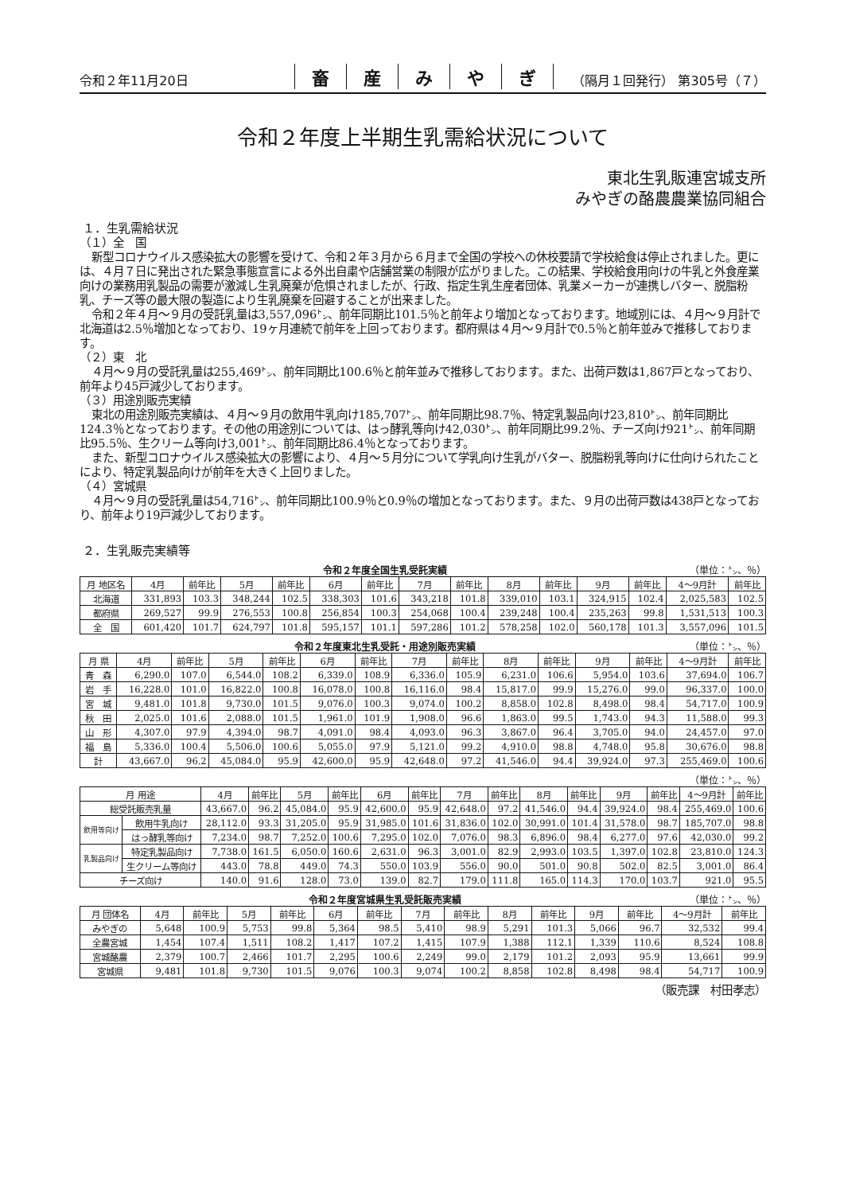令和２年11月20日
畜産みやぎ
（隔月１回発行） 第305号（７）
令和２年度上半期生乳需給状況について
東北生乳販連宮城支所
みやぎの酪農農業協同組合
１．生乳需給状況
（１）全　国
新型コロナウイルス感染拡大の影響を受けて、令和２年３月から６月まで全国の学校への休校要請で学校給食は停止されました。更には、４月７日に発出された緊急事態宣言による外出自粛や店舗営業の制限が広がりました。この結果、学校給食用向けの牛乳と外食産業向けの業務用乳製品の需要が激減し生乳廃棄が危惧されましたが、行政、指定生乳生産者団体、乳業メーカーが連携しバター、脱脂粉乳、チーズ等の最大限の製造により生乳廃棄を回避することが出来ました。
令和２年４月～９月の受託乳量は3,557,096㌧、前年同期比101.5％と前年より増加となっております。地域別には、４月～９月計で北海道は2.5％増加となっており、19ヶ月連続で前年を上回っております。都府県は４月～９月計で0.5％と前年並みで推移しております。
（２）東　北
４月～９月の受託乳量は255,469㌧、前年同期比100.6％と前年並みで推移しております。また、出荷戸数は1,867戸となっており、前年より45戸減少しております。
（３）用途別販売実績
東北の用途別販売実績は、４月～９月の飲用牛乳向け185,707㌧、前年同期比98.7％、特定乳製品向け23,810㌧、前年同期比124.3％となっております。その他の用途別については、はっ酵乳等向け42,030㌧、前年同期比99.2％、チーズ向け921㌧、前年同期比95.5％、生クリーム等向け3,001㌧、前年同期比86.4％となっております。
また、新型コロナウイルス感染拡大の影響により、４月～５月分について学乳向け生乳がバター、脱脂粉乳等向けに仕向けられたことにより、特定乳製品向けが前年を大きく上回りました。
（４）宮城県
４月～９月の受託乳量は54,716㌧、前年同期比100.9％と0.9％の増加となっております。また、９月の出荷戸数は438戸となっており、前年より19戸減少しております。
２．生乳販売実績等
令和２年度全国生乳受託実績 （単位：㌧、％）
| 月 地区名 | 4月 | 前年比 | 5月 | 前年比 | 6月 | 前年比 | 7月 | 前年比 | 8月 | 前年比 | 9月 | 前年比 | 4～9月計 | 前年比 |
| --- | --- | --- | --- | --- | --- | --- | --- | --- | --- | --- | --- | --- | --- | --- |
| 北海道 | 331,893 | 103.3 | 348,244 | 102.5 | 338,303 | 101.6 | 343,218 | 101.8 | 339,010 | 103.1 | 324,915 | 102.4 | 2,025,583 | 102.5 |
| 都府県 | 269,527 | 99.9 | 276,553 | 100.8 | 256,854 | 100.3 | 254,068 | 100.4 | 239,248 | 100.4 | 235,263 | 99.8 | 1,531,513 | 100.3 |
| 全 国 | 601,420 | 101.7 | 624,797 | 101.8 | 595,157 | 101.1 | 597,286 | 101.2 | 578,258 | 102.0 | 560,178 | 101.3 | 3,557,096 | 101.5 |
令和２年度東北生乳受託・用途別販売実績 （単位：㌧、％）
| 月 県 | 4月 | 前年比 | 5月 | 前年比 | 6月 | 前年比 | 7月 | 前年比 | 8月 | 前年比 | 9月 | 前年比 | 4～9月計 | 前年比 |
| --- | --- | --- | --- | --- | --- | --- | --- | --- | --- | --- | --- | --- | --- | --- |
| 青 森 | 6,290.0 | 107.0 | 6,544.0 | 108.2 | 6,339.0 | 108.9 | 6,336.0 | 105.9 | 6,231.0 | 106.6 | 5,954.0 | 103.6 | 37,694.0 | 106.7 |
| 岩 手 | 16,228.0 | 101.0 | 16,822.0 | 100.8 | 16,078.0 | 100.8 | 16,116.0 | 98.4 | 15,817.0 | 99.9 | 15,276.0 | 99.0 | 96,337.0 | 100.0 |
| 宮 城 | 9,481.0 | 101.8 | 9,730.0 | 101.5 | 9,076.0 | 100.3 | 9,074.0 | 100.2 | 8,858.0 | 102.8 | 8,498.0 | 98.4 | 54,717.0 | 100.9 |
| 秋 田 | 2,025.0 | 101.6 | 2,088.0 | 101.5 | 1,961.0 | 101.9 | 1,908.0 | 96.6 | 1,863.0 | 99.5 | 1,743.0 | 94.3 | 11,588.0 | 99.3 |
| 山 形 | 4,307.0 | 97.9 | 4,394.0 | 98.7 | 4,091.0 | 98.4 | 4,093.0 | 96.3 | 3,867.0 | 96.4 | 3,705.0 | 94.0 | 24,457.0 | 97.0 |
| 福 島 | 5,336.0 | 100.4 | 5,506.0 | 100.6 | 5,055.0 | 97.9 | 5,121.0 | 99.2 | 4,910.0 | 98.8 | 4,748.0 | 95.8 | 30,676.0 | 98.8 |
| 計 | 43,667.0 | 96.2 | 45,084.0 | 95.9 | 42,600.0 | 95.9 | 42,648.0 | 97.2 | 41,546.0 | 94.4 | 39,924.0 | 97.3 | 255,469.0 | 100.6 |
（単位：㌧、％）
| 月 用途 | | 4月 | 前年比 | 5月 | 前年比 | 6月 | 前年比 | 7月 | 前年比 | 8月 | 前年比 | 9月 | 前年比 | 4～9月計 | 前年比 |
| --- | --- | --- | --- | --- | --- | --- | --- | --- | --- | --- | --- | --- | --- | --- | --- |
| 総受託販売乳量 | | 43,667.0 | 96.2 | 45,084.0 | 95.9 | 42,600.0 | 95.9 | 42,648.0 | 97.2 | 41,546.0 | 94.4 | 39,924.0 | 98.4 | 255,469.0 | 100.6 |
| 飲用等向け | 飲用牛乳向け | 28,112.0 | 93.3 | 31,205.0 | 95.9 | 31,985.0 | 101.6 | 31,836.0 | 102.0 | 30,991.0 | 101.4 | 31,578.0 | 98.7 | 185,707.0 | 98.8 |
| | はっ酵乳等向け | 7,234.0 | 98.7 | 7,252.0 | 100.6 | 7,295.0 | 102.0 | 7,076.0 | 98.3 | 6,896.0 | 98.4 | 6,277.0 | 97.6 | 42,030.0 | 99.2 |
| 乳製品向け | 特定乳製品向け | 7,738.0 | 161.5 | 6,050.0 | 160.6 | 2,631.0 | 96.3 | 3,001.0 | 82.9 | 2,993.0 | 103.5 | 1,397.0 | 102.8 | 23,810.0 | 124.3 |
| | 生クリーム等向け | 443.0 | 78.8 | 449.0 | 74.3 | 550.0 | 103.9 | 556.0 | 90.0 | 501.0 | 90.8 | 502.0 | 82.5 | 3,001.0 | 86.4 |
| チーズ向け | | 140.0 | 91.6 | 128.0 | 73.0 | 139.0 | 82.7 | 179.0 | 111.8 | 165.0 | 114.3 | 170.0 | 103.7 | 921.0 | 95.5 |
令和２年度宮城県生乳受託販売実績 （単位：㌧、％）
| 月 団体名 | 4月 | 前年比 | 5月 | 前年比 | 6月 | 前年比 | 7月 | 前年比 | 8月 | 前年比 | 9月 | 前年比 | 4～9月計 | 前年比 |
| --- | --- | --- | --- | --- | --- | --- | --- | --- | --- | --- | --- | --- | --- | --- |
| みやぎの | 5,648 | 100.9 | 5,753 | 99.8 | 5,364 | 98.5 | 5,410 | 98.9 | 5,291 | 101.3 | 5,066 | 96.7 | 32,532 | 99.4 |
| 全農宮城 | 1,454 | 107.4 | 1,511 | 108.2 | 1,417 | 107.2 | 1,415 | 107.9 | 1,388 | 112.1 | 1,339 | 110.6 | 8,524 | 108.8 |
| 宮城酪農 | 2,379 | 100.7 | 2,466 | 101.7 | 2,295 | 100.6 | 2,249 | 99.0 | 2,179 | 101.2 | 2,093 | 95.9 | 13,661 | 99.9 |
| 宮城県 | 9,481 | 101.8 | 9,730 | 101.5 | 9,076 | 100.3 | 9,074 | 100.2 | 8,858 | 102.8 | 8,498 | 98.4 | 54,717 | 100.9 |
（販売課　村田孝志）